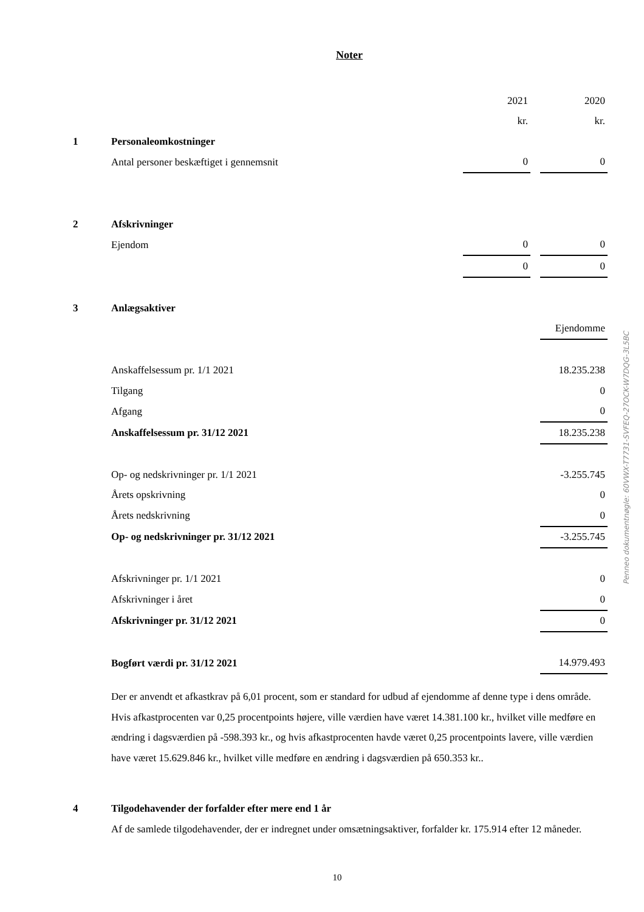Noter
| | | 2021 | | 2020 |
| | | kr. | | kr. |
| 1 | Personaleomkostninger | | | |
| | Antal personer beskæftiget i gennemsnit | 0 | | 0 |
| 2 | Afskrivninger | | | |
| | Ejendom | 0 | | 0 |
| | | 0 | | 0 |
| 3 | Anlægsaktiver | | | |
| | | | | Ejendomme |
| | Anskaffelsessum pr. 1/1 2021 | | | 18.235.238 |
| | Tilgang | | | 0 |
| | Afgang | | | 0 |
| | Anskaffelsessum pr. 31/12 2021 | | | 18.235.238 |
| | Op- og nedskrivninger pr. 1/1 2021 | | | -3.255.745 |
| | Årets opskrivning | | | 0 |
| | Årets nedskrivning | | | 0 |
| | Op- og nedskrivninger pr. 31/12 2021 | | | -3.255.745 |
| | Afskrivninger pr. 1/1 2021 | | | 0 |
| | Afskrivninger i året | | | 0 |
| | Afskrivninger pr. 31/12 2021 | | | 0 |
| | Bogført værdi pr. 31/12 2021 | | | 14.979.493 |
Der er anvendt et afkastkrav på 6,01 procent, som er standard for udbud af ejendomme af denne type i dens område. Hvis afkastprocenten var 0,25 procentpoints højere, ville værdien have været 14.381.100 kr., hvilket ville medføre en ændring i dagsværdien på -598.393 kr., og hvis afkastprocenten havde været 0,25 procentpoints lavere, ville værdien have været 15.629.846 kr., hvilket ville medføre en ændring i dagsværdien på 650.353 kr..
| 4 | Tilgodehavender der forfalder efter mere end 1 år |
Af de samlede tilgodehavender, der er indregnet under omsætningsaktiver, forfalder kr. 175.914 efter 12 måneder.
10
Penneo dokumentnøgle: 60VWX-T7731-SVFEQ-27OCK-W7DQG-3L5BC